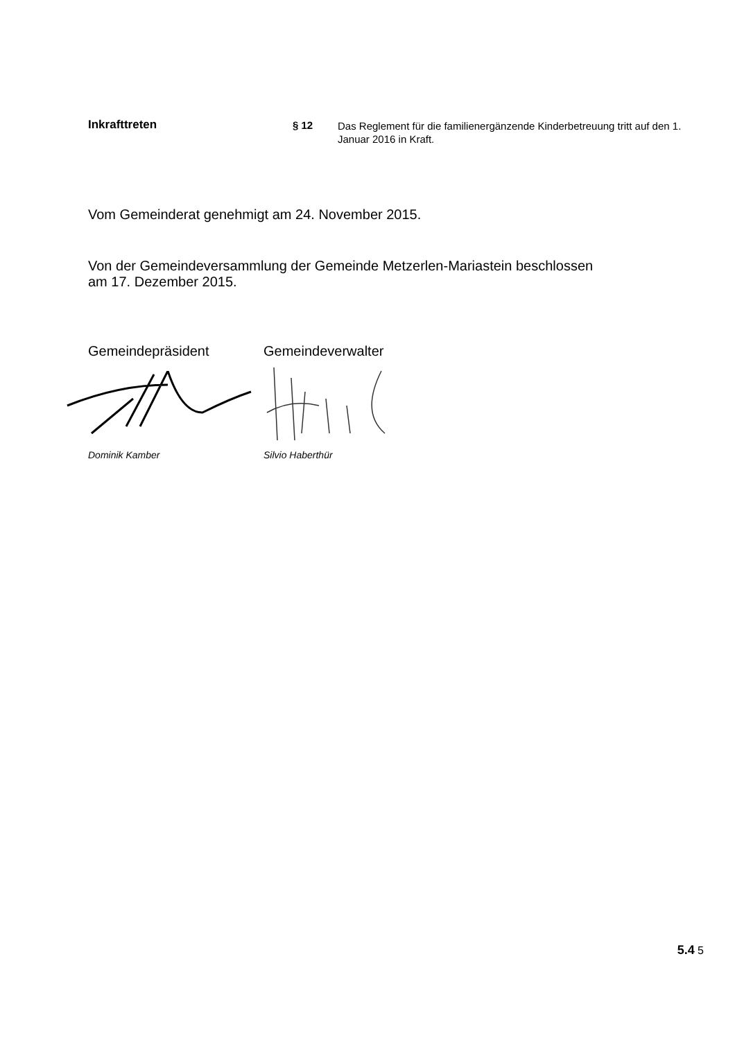Inkrafttreten § 12
Das Reglement für die familienergänzende Kinderbetreuung tritt auf den 1. Januar 2016 in Kraft.
Vom Gemeinderat genehmigt am 24. November 2015.
Von der Gemeindeversammlung der Gemeinde Metzerlen-Mariastein beschlossen
am 17. Dezember 2015.
Gemeindepräsident
Dominik Kamber
Gemeindeverwalter
Silvio Haberthür
5.4 5